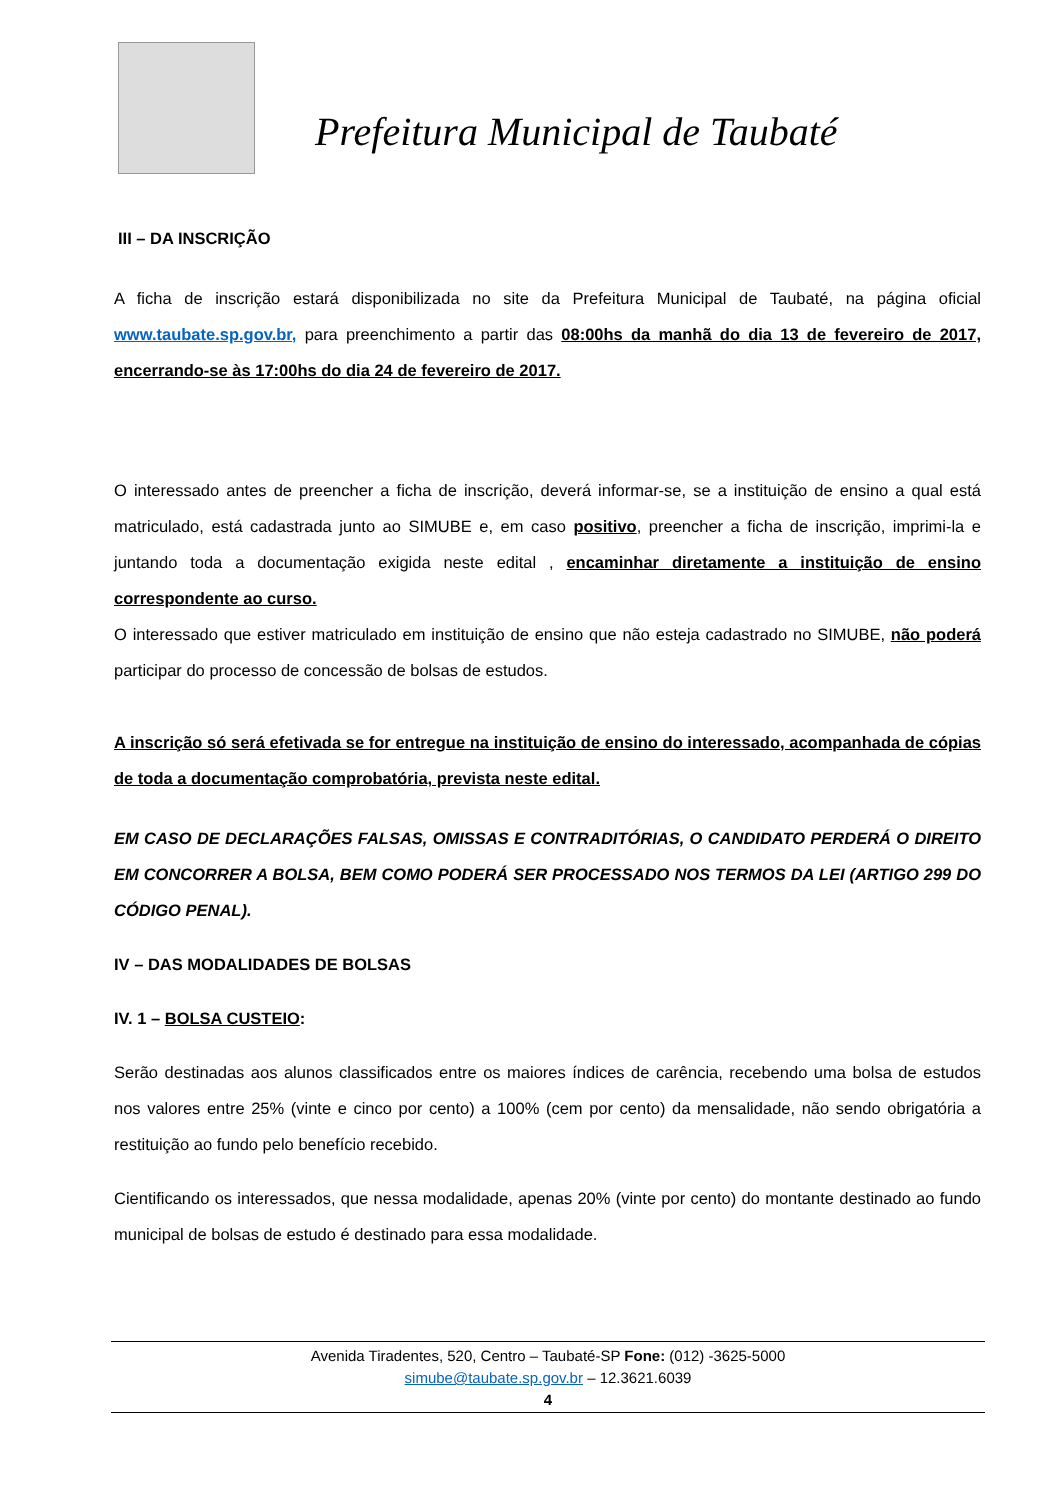Prefeitura Municipal de Taubaté
III – DA INSCRIÇÃO
A ficha de inscrição estará disponibilizada no site da Prefeitura Municipal de Taubaté, na página oficial www.taubate.sp.gov.br, para preenchimento a partir das 08:00hs da manhã do dia 13 de fevereiro de 2017, encerrando-se às 17:00hs do dia 24 de fevereiro de 2017.
O interessado antes de preencher a ficha de inscrição, deverá informar-se, se a instituição de ensino a qual está matriculado, está cadastrada junto ao SIMUBE e, em caso positivo, preencher a ficha de inscrição, imprimi-la e juntando toda a documentação exigida neste edital , encaminhar diretamente a instituição de ensino correspondente ao curso.
O interessado que estiver matriculado em instituição de ensino que não esteja cadastrado no SIMUBE, não poderá participar do processo de concessão de bolsas de estudos.
A inscrição só será efetivada se for entregue na instituição de ensino do interessado, acompanhada de cópias de toda a documentação comprobatória, prevista neste edital.
EM CASO DE DECLARAÇÕES FALSAS, OMISSAS E CONTRADITÓRIAS, O CANDIDATO PERDERÁ O DIREITO EM CONCORRER A BOLSA, BEM COMO PODERÁ SER PROCESSADO NOS TERMOS DA LEI (ARTIGO 299 DO CÓDIGO PENAL).
IV – DAS MODALIDADES DE BOLSAS
IV. 1 – BOLSA CUSTEIO:
Serão destinadas aos alunos classificados entre os maiores índices de carência, recebendo uma bolsa de estudos nos valores entre 25% (vinte e cinco por cento) a 100% (cem por cento) da mensalidade, não sendo obrigatória a restituição ao fundo pelo benefício recebido.
Cientificando os interessados, que nessa modalidade, apenas 20% (vinte por cento) do montante destinado ao fundo municipal de bolsas de estudo é destinado para essa modalidade.
Avenida Tiradentes, 520, Centro – Taubaté-SP Fone: (012) -3625-5000
simube@taubate.sp.gov.br – 12.3621.6039
4